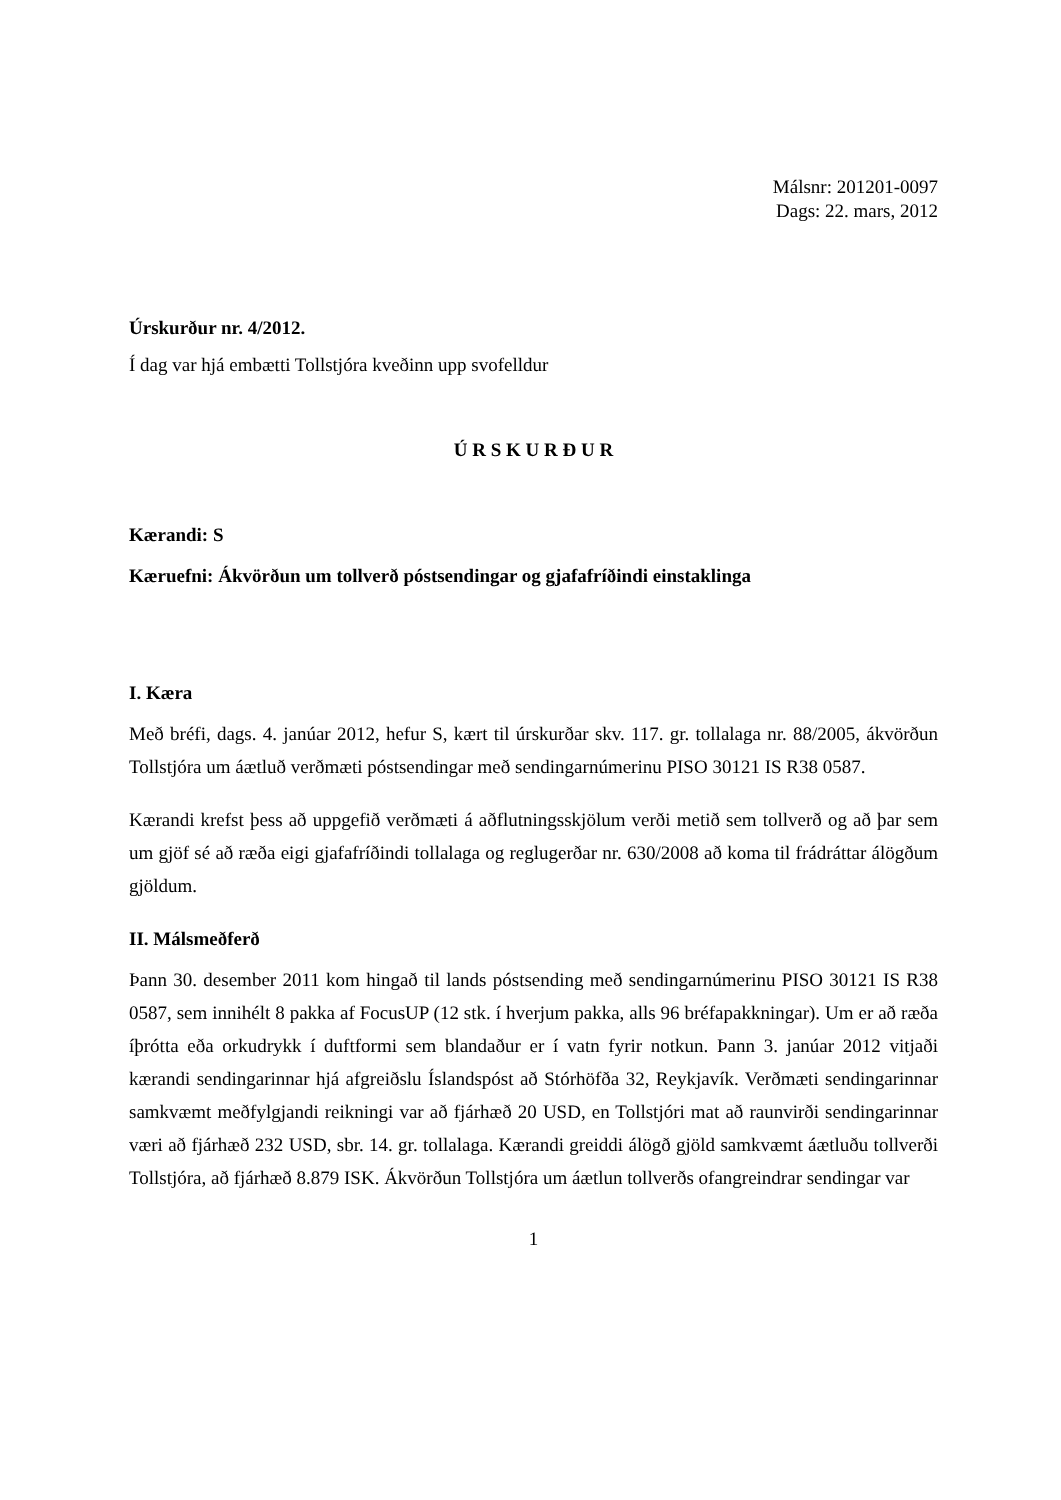Málsnr: 201201-0097
Dags: 22. mars, 2012
Úrskurður nr. 4/2012.
Í dag var hjá embætti Tollstjóra kveðinn upp svofelldur
Ú R S K U R Ð U R
Kærandi: S
Kæruefni: Ákvörðun um tollverð póstsendingar og gjafafríðindi einstaklinga
I. Kæra
Með bréfi, dags. 4. janúar 2012, hefur S, kært til úrskurðar skv. 117. gr. tollalaga nr. 88/2005, ákvörðun Tollstjóra um áætluð verðmæti póstsendingar með sendingarnúmerinu PISO 30121 IS R38 0587.
Kærandi krefst þess að uppgefið verðmæti á aðflutningsskjölum verði metið sem tollverð og að þar sem um gjöf sé að ræða eigi gjafafríðindi tollalaga og reglugerðar nr. 630/2008 að koma til frádráttar álögðum gjöldum.
II. Málsmeðferð
Þann 30. desember 2011 kom hingað til lands póstsending með sendingarnúmerinu PISO 30121 IS R38 0587, sem innihélt 8 pakka af FocusUP (12 stk. í hverjum pakka, alls 96 bréfapakkningar). Um er að ræða íþrótta eða orkudrykk í duftformi sem blandaður er í vatn fyrir notkun. Þann 3. janúar 2012 vitjaði kærandi sendingarinnar hjá afgreiðslu Íslandspóst að Stórhöfða 32, Reykjavík. Verðmæti sendingarinnar samkvæmt meðfylgjandi reikningi var að fjárhæð 20 USD, en Tollstjóri mat að raunvirði sendingarinnar væri að fjárhæð 232 USD, sbr. 14. gr. tollalaga. Kærandi greiddi álögð gjöld samkvæmt áætluðu tollverði Tollstjóra, að fjárhæð 8.879 ISK. Ákvörðun Tollstjóra um áætlun tollverðs ofangreindrar sendingar var
1